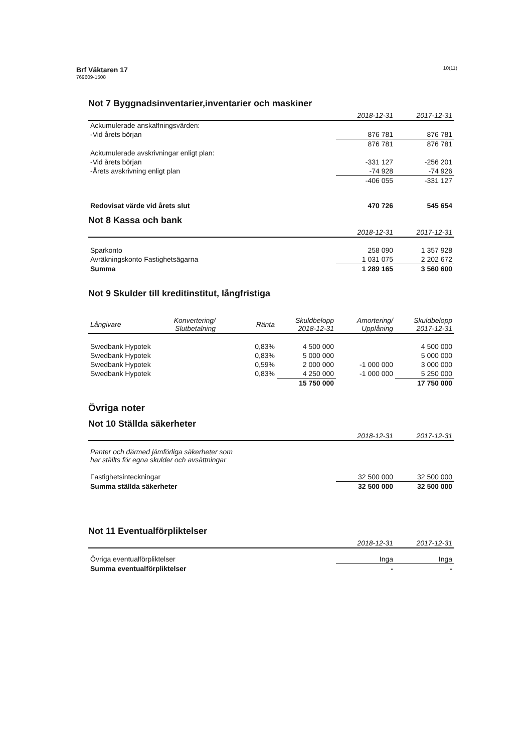Brf Väktaren 17
769609-1508
10(11)
Not 7 Byggnadsinventarier,inventarier och maskiner
| | 2018-12-31 | 2017-12-31 |
| --- | --- | --- |
| Ackumulerade anskaffningsvärden: | | |
| -Vid årets början | 876 781 | 876 781 |
| | 876 781 | 876 781 |
| Ackumulerade avskrivningar enligt plan: | | |
| -Vid årets början | -331 127 | -256 201 |
| -Årets avskrivning enligt plan | -74 928 | -74 926 |
| | -406 055 | -331 127 |
| Redovisat värde vid årets slut | 470 726 | 545 654 |
Not 8 Kassa och bank
| | 2018-12-31 | 2017-12-31 |
| --- | --- | --- |
| Sparkonto | 258 090 | 1 357 928 |
| Avräkningskonto Fastighetsägarna | 1 031 075 | 2 202 672 |
| Summa | 1 289 165 | 3 560 600 |
Not 9 Skulder till kreditinstitut, långfristiga
| Långivare | Konvertering/ Slutbetalning | Ränta | Skuldbelopp 2018-12-31 | Amortering/ Upplåning | Skuldbelopp 2017-12-31 |
| --- | --- | --- | --- | --- | --- |
| Swedbank Hypotek | | 0,83% | 4 500 000 | | 4 500 000 |
| Swedbank Hypotek | | 0,83% | 5 000 000 | | 5 000 000 |
| Swedbank Hypotek | | 0,59% | 2 000 000 | -1 000 000 | 3 000 000 |
| Swedbank Hypotek | | 0,83% | 4 250 000 | -1 000 000 | 5 250 000 |
| | | | 15 750 000 | | 17 750 000 |
Övriga noter
Not 10 Ställda säkerheter
| | 2018-12-31 | 2017-12-31 |
| --- | --- | --- |
| Panter och därmed jämförliga säkerheter som har ställts för egna skulder och avsättningar | | |
| Fastighetsinteckningar | 32 500 000 | 32 500 000 |
| Summa ställda säkerheter | 32 500 000 | 32 500 000 |
Not 11 Eventualförpliktelser
| | 2018-12-31 | 2017-12-31 |
| --- | --- | --- |
| Övriga eventualförpliktelser | Inga | Inga |
| Summa eventualförpliktelser | - | - |